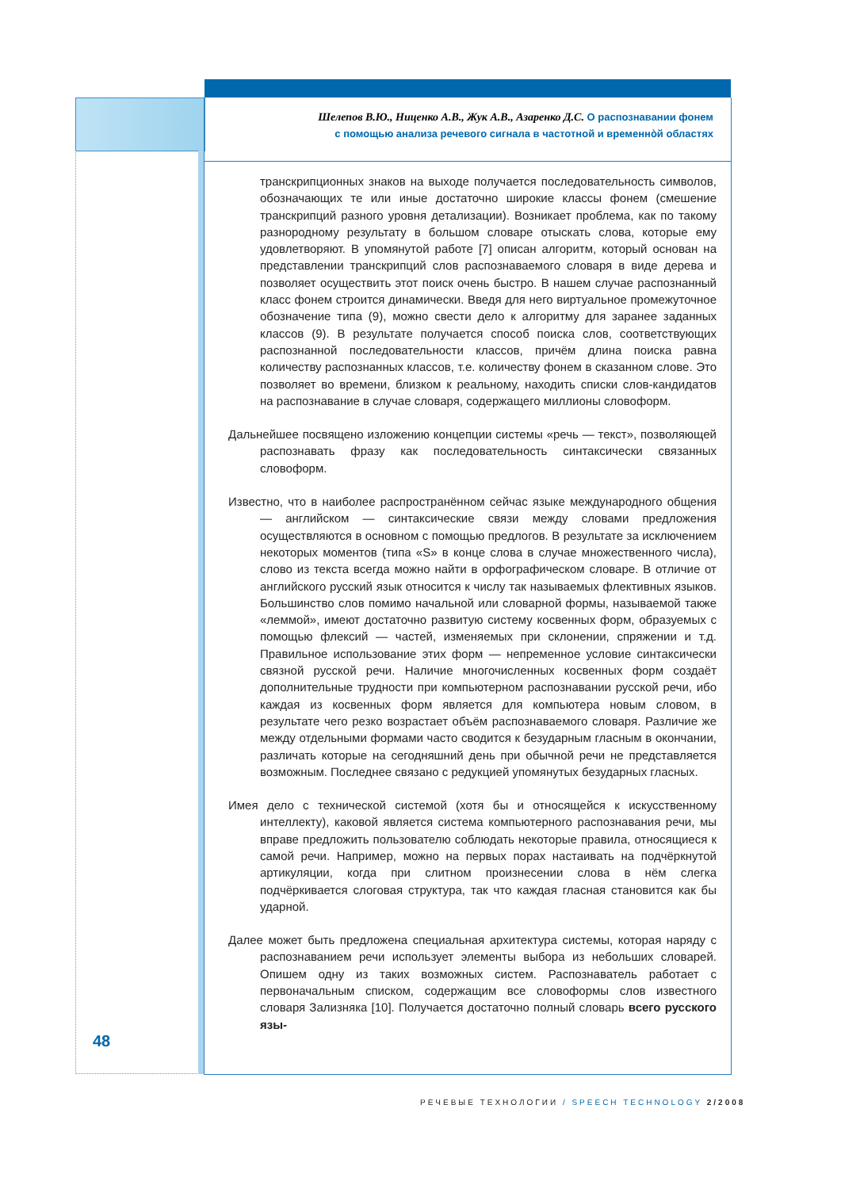Шелепов В.Ю., Ниценко А.В., Жук А.В., Азаренко Д.С. О распознавании фонем
с помощью анализа речевого сигнала в частотной и временнòй областях
транскрипционных знаков на выходе получается последовательность символов, обозначающих те или иные достаточно широкие классы фонем (смешение транскрипций разного уровня детализации). Возникает проблема, как по такому разнородному результату в большом словаре отыскать слова, которые ему удовлетворяют. В упомянутой работе [7] описан алгоритм, который основан на представлении транскрипций слов распознаваемого словаря в виде дерева и позволяет осуществить этот поиск очень быстро. В нашем случае распознанный класс фонем строится динамически. Введя для него виртуальное промежуточное обозначение типа (9), можно свести дело к алгоритму для заранее заданных классов (9). В результате получается способ поиска слов, соответствующих распознанной последовательности классов, причём длина поиска равна количеству распознанных классов, т.е. количеству фонем в сказанном слове. Это позволяет во времени, близком к реальному, находить списки слов-кандидатов на распознавание в случае словаря, содержащего миллионы словоформ.
Дальнейшее посвящено изложению концепции системы «речь — текст», позволяющей распознавать фразу как последовательность синтаксически связанных словоформ.
Известно, что в наиболее распространённом сейчас языке международного общения — английском — синтаксические связи между словами предложения осуществляются в основном с помощью предлогов. В результате за исключением некоторых моментов (типа «S» в конце слова в случае множественного числа), слово из текста всегда можно найти в орфографическом словаре. В отличие от английского русский язык относится к числу так называемых флективных языков. Большинство слов помимо начальной или словарной формы, называемой также «леммой», имеют достаточно развитую систему косвенных форм, образуемых с помощью флексий — частей, изменяемых при склонении, спряжении и т.д. Правильное использование этих форм — непременное условие синтаксически связной русской речи. Наличие многочисленных косвенных форм создаёт дополнительные трудности при компьютерном распознавании русской речи, ибо каждая из косвенных форм является для компьютера новым словом, в результате чего резко возрастает объём распознаваемого словаря. Различие же между отдельными формами часто сводится к безударным гласным в окончании, различать которые на сегодняшний день при обычной речи не представляется возможным. Последнее связано с редукцией упомянутых безударных гласных.
Имея дело с технической системой (хотя бы и относящейся к искусственному интеллекту), каковой является система компьютерного распознавания речи, мы вправе предложить пользователю соблюдать некоторые правила, относящиеся к самой речи. Например, можно на первых порах настаивать на подчёркнутой артикуляции, когда при слитном произнесении слова в нём слегка подчёркивается слоговая структура, так что каждая гласная становится как бы ударной.
Далее может быть предложена специальная архитектура системы, которая наряду с распознаванием речи использует элементы выбора из небольших словарей. Опишем одну из таких возможных систем. Распознаватель работает с первоначальным списком, содержащим все словоформы слов известного словаря Зализняка [10]. Получается достаточно полный словарь всего русского язы-
48
РЕЧЕВЫЕ ТЕХНОЛОГИИ / SPEECH TECHNOLOGY 2/2008